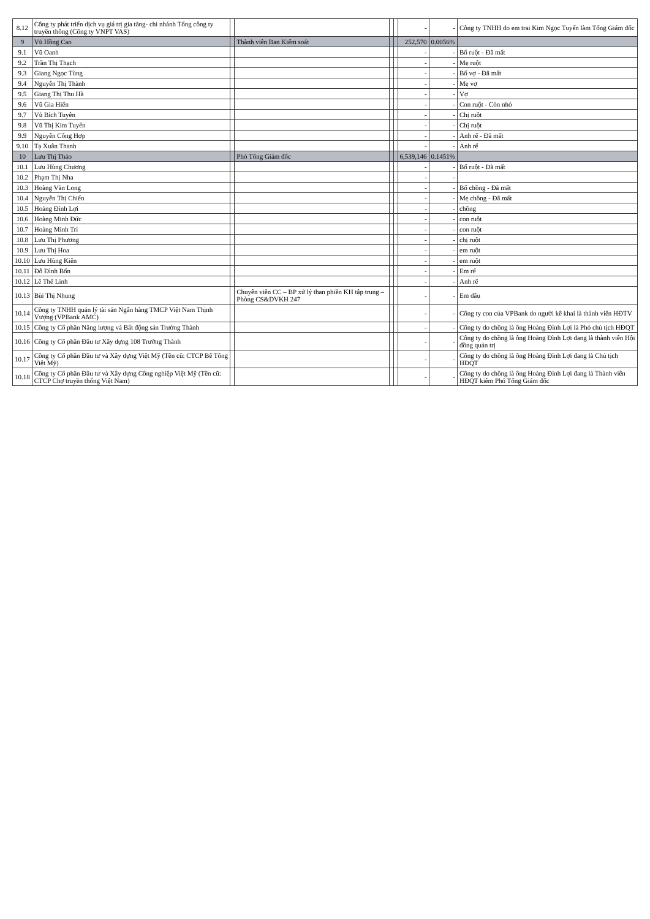| 8.12 | Công ty phát triển dịch vụ giá trị gia tăng- chi nhánh Tổng công ty truyền thông (Công ty VNPT VAS) | | | | | - | - | Công ty TNHH do em trai Kim Ngọc Tuyến làm Tổng Giám đốc |
| 9 | Vũ Hồng Cao | | Thành viên Ban Kiểm soát | | | 252,570 | 0.0056% | |
| 9.1 | Vũ Oanh | | | | | - | - | Bố ruột - Đã mất |
| 9.2 | Trần Thị Thạch | | | | | - | - | Mẹ ruột |
| 9.3 | Giang Ngọc Tùng | | | | | - | - | Bố vợ - Đã mất |
| 9.4 | Nguyễn Thị Thành | | | | | - | - | Mẹ vợ |
| 9.5 | Giang Thị Thu Hà | | | | | - | - | Vợ |
| 9.6 | Vũ Gia Hiển | | | | | - | - | Con ruột - Còn nhỏ |
| 9.7 | Vũ Bích Tuyên | | | | | - | - | Chị ruột |
| 9.8 | Vũ Thị Kim Tuyến | | | | | - | - | Chị ruột |
| 9.9 | Nguyễn Công Hợp | | | | | - | - | Anh rể - Đã mất |
| 9.10 | Tạ Xuân Thanh | | | | | - | - | Anh rể |
| 10 | Lưu Thị Thảo | | Phó Tổng Giám đốc | | | 6,539,146 | 0.1451% | |
| 10.1 | Lưu Hùng Chương | | | | | - | - | Bố ruột - Đã mất |
| 10.2 | Phạm Thị Nha | | | | | - | - | |
| 10.3 | Hoàng Văn Long | | | | | - | - | Bố chồng - Đã mất |
| 10.4 | Nguyễn Thị Chiến | | | | | - | - | Mẹ chồng - Đã mất |
| 10.5 | Hoàng Đình Lợi | | | | | - | - | chồng |
| 10.6 | Hoàng Minh Đức | | | | | - | - | con ruột |
| 10.7 | Hoàng Minh Trí | | | | | - | - | con ruột |
| 10.8 | Lưu Thị Phương | | | | | - | - | chị ruột |
| 10.9 | Lưu Thị Hoa | | | | | - | - | em ruột |
| 10.10 | Lưu Hùng Kiên | | | | | - | - | em ruột |
| 10.11 | Đỗ Đình Bốn | | | | | - | - | Em rể |
| 10.12 | Lê Thế Linh | | | | | - | - | Anh rể |
| 10.13 | Bùi Thị Nhung | | Chuyên viên CC – BP xử lý than phiền KH tập trung – Phòng CS&DVKH 247 | | | - | - | Em dâu |
| 10.14 | Công ty TNHH quản lý tài sản Ngân hàng TMCP Việt Nam Thịnh Vượng (VPBank AMC) | | | | | - | - | Công ty con của VPBank do người kê khai là thành viên HĐTV |
| 10.15 | Công ty Cổ phần Năng lượng và Bất động sản Trường Thành | | | | | - | - | Công ty do chồng là ông Hoàng Đình Lợi là Phó chủ tịch HĐQT |
| 10.16 | Công ty Cổ phần Đầu tư Xây dựng 108 Trường Thành | | | | | - | - | Công ty do chồng là ông Hoàng Đình Lợi đang là thành viên Hội đồng quản trị |
| 10.17 | Công ty Cổ phần Đầu tư và Xây dựng Việt Mỹ (Tên cũ: CTCP Bê Tông Việt Mỹ) | | | | | - | - | Công ty do chồng là ông Hoàng Đình Lợi đang là Chủ tịch HĐQT |
| 10.18 | Công ty Cổ phần Đầu tư và Xây dựng Công nghiệp Việt Mỹ (Tên cũ: CTCP Chợ truyền thống Việt Nam) | | | | | - | - | Công ty do chồng là ông Hoàng Đình Lợi đang là Thành viên HĐQT kiêm Phó Tổng Giám đốc |